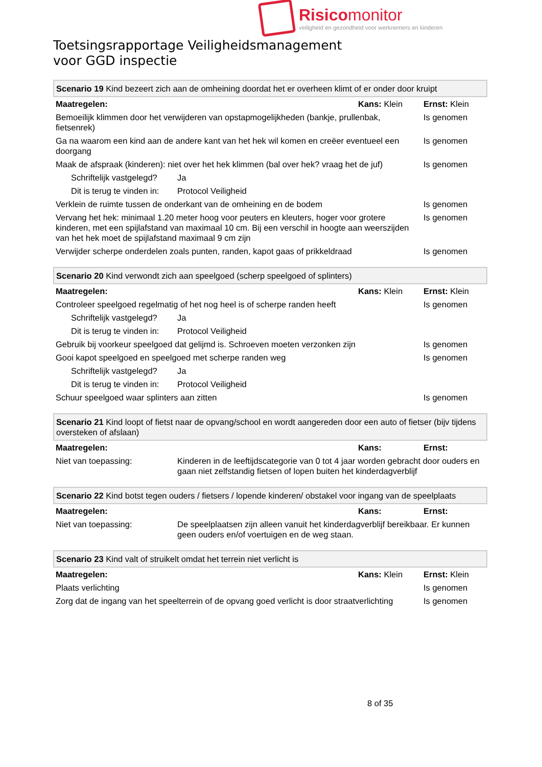Risicomonitor
veiligheid en gezondheid voor werknemers en kinderen
Toetsingsrapportage Veiligheidsmanagement
voor GGD inspectie
| Scenario 19 Kind bezeert zich aan de omheining doordat het er overheen klimt of er onder door kruipt | | | |
| Maatregelen: | | Kans: Klein | Ernst: Klein |
| Bemoeilijk klimmen door het verwijderen van opstapmogelijkheden (bankje, prullenbak, fietsenrek) | | | Is genomen |
| Ga na waarom een kind aan de andere kant van het hek wil komen en creëer eventueel een doorgang | | | Is genomen |
| Maak de afspraak (kinderen): niet over het hek klimmen (bal over hek? vraag het de juf) | | | Is genomen |
| Schriftelijk vastgelegd? | Ja | | |
| Dit is terug te vinden in: | Protocol Veiligheid | | |
| Verklein de ruimte tussen de onderkant van de omheining en de bodem | | | Is genomen |
| Vervang het hek: minimaal 1.20 meter hoog voor peuters en kleuters, hoger voor grotere kinderen, met een spijlafstand van maximaal 10 cm. Bij een verschil in hoogte aan weerszijden van het hek moet de spijlafstand maximaal 9 cm zijn | | | Is genomen |
| Verwijder scherpe onderdelen zoals punten, randen, kapot gaas of prikkeldraad | | | Is genomen |
| Scenario 20 Kind verwondt zich aan speelgoed (scherp speelgoed of splinters) | | | |
| Maatregelen: | | Kans: Klein | Ernst: Klein |
| Controleer speelgoed regelmatig of het nog heel is of scherpe randen heeft | | | Is genomen |
| Schriftelijk vastgelegd? | Ja | | |
| Dit is terug te vinden in: | Protocol Veiligheid | | |
| Gebruik bij voorkeur speelgoed dat gelijmd is. Schroeven moeten verzonken zijn | | | Is genomen |
| Gooi kapot speelgoed en speelgoed met scherpe randen weg | | | Is genomen |
| Schriftelijk vastgelegd? | Ja | | |
| Dit is terug te vinden in: | Protocol Veiligheid | | |
| Schuur speelgoed waar splinters aan zitten | | | Is genomen |
| Scenario 21 Kind loopt of fietst naar de opvang/school en wordt aangereden door een auto of fietser (bijv tijdens oversteken of afslaan) | | | |
| Maatregelen: | | Kans: | Ernst: |
| Niet van toepassing: | Kinderen in de leeftijdscategorie van 0 tot 4 jaar worden gebracht door ouders en gaan niet zelfstandig fietsen of lopen buiten het kinderdagverblijf | | |
| Scenario 22 Kind botst tegen ouders / fietsers / lopende kinderen/ obstakel voor ingang van de speelplaats | | | |
| Maatregelen: | | Kans: | Ernst: |
| Niet van toepassing: | De speelplaatsen zijn alleen vanuit het kinderdagverblijf bereikbaar. Er kunnen geen ouders en/of voertuigen en de weg staan. | | |
| Scenario 23 Kind valt of struikelt omdat het terrein niet verlicht is | | |
| Maatregelen: | Kans: Klein | Ernst: Klein |
| Plaats verlichting | | Is genomen |
| Zorg dat de ingang van het speelterrein of de opvang goed verlicht is door straatverlichting | | Is genomen |
8 of 35